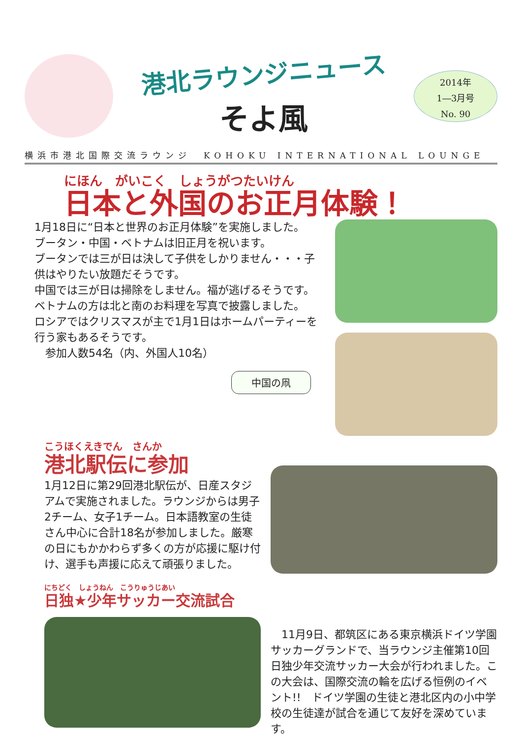港北ラウンジニュース
そよ風
2014年
1―3月号
No. 90
横浜市港北国際交流ラウンジ　KOHOKU INTERNATIONAL LOUNGE
にほん　がいこく　しょうがつたいけん
日本と外国のお正月体験！
1月18日に“日本と世界のお正月体験”を実施しました。
ブータン・中国・ベトナムは旧正月を祝います。
ブータンでは三が日は決して子供をしかりません・・・子供はやりたい放題だそうです。
中国では三が日は掃除をしません。福が逃げるそうです。
ベトナムの方は北と南のお料理を写真で披露しました。
ロシアではクリスマスが主で1月1日はホームパーティーを行う家もあるそうです。
　参加人数54名（内、外国人10名）
中国の凧
こうほくえきでん　さんか
港北駅伝に参加
1月12日に第29回港北駅伝が、日産スタジアムで実施されました。ラウンジからは男子2チーム、女子1チーム。日本語教室の生徒さん中心に合計18名が参加しました。厳寒の日にもかかわらず多くの方が応援に駆け付け、選手も声援に応えて頑張りました。
にちどく　しょうねん　こうりゅうじあい
日独★少年サッカー交流試合
　11月9日、都筑区にある東京横浜ドイツ学園サッカーグランドで、当ラウンジ主催第10回日独少年交流サッカー大会が行われました。この大会は、国際交流の輪を広げる恒例のイベント!!　ドイツ学園の生徒と港北区内の小中学校の生徒達が試合を通じて友好を深めています。